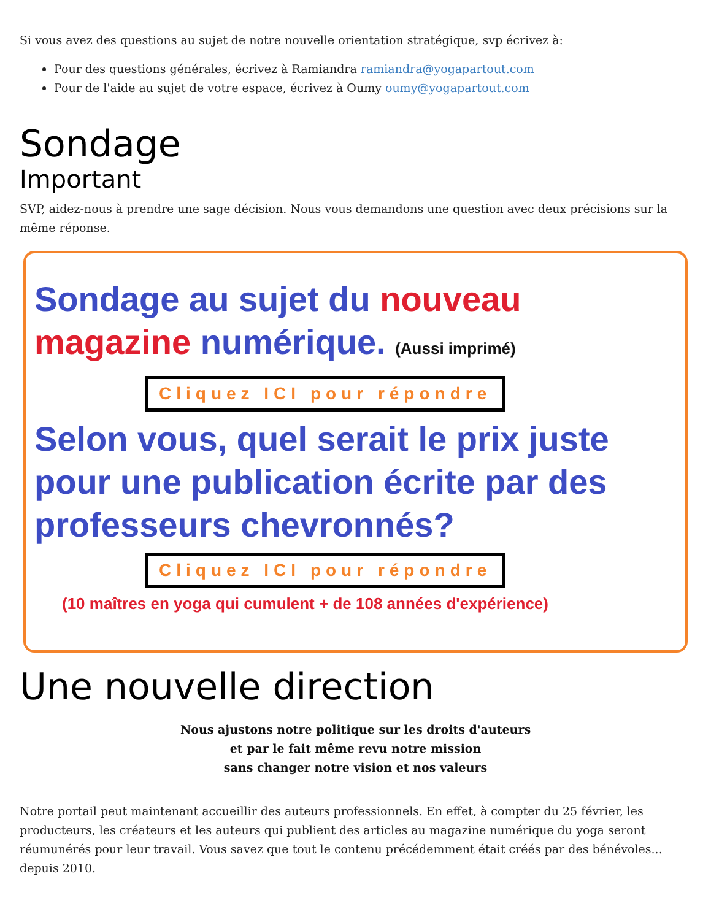Si vous avez des questions au sujet de notre nouvelle orientation stratégique, svp écrivez à:
Pour des questions générales, écrivez à Ramiandra ramiandra@yogapartout.com
Pour de l'aide au sujet de votre espace, écrivez à Oumy oumy@yogapartout.com
Sondage
Important
SVP, aidez-nous à prendre une sage décision. Nous vous demandons une question avec deux précisions sur la même réponse.
Sondage au sujet du nouveau magazine numérique. (Aussi imprimé)
Cliquez ICI pour répondre
Selon vous, quel serait le prix juste pour une publication écrite par des professeurs chevronnés?
Cliquez ICI pour répondre
(10 maîtres en yoga qui cumulent + de 108 années d'expérience)
Une nouvelle direction
Nous ajustons notre politique sur les droits d'auteurs
et par le fait même revu notre mission
sans changer notre vision et nos valeurs
Notre portail peut maintenant accueillir des auteurs professionnels. En effet, à compter du 25 février, les producteurs, les créateurs et les auteurs qui publient des articles au magazine numérique du yoga seront réumunérés pour leur travail. Vous savez que tout le contenu précédemment était créés par des bénévoles... depuis 2010.